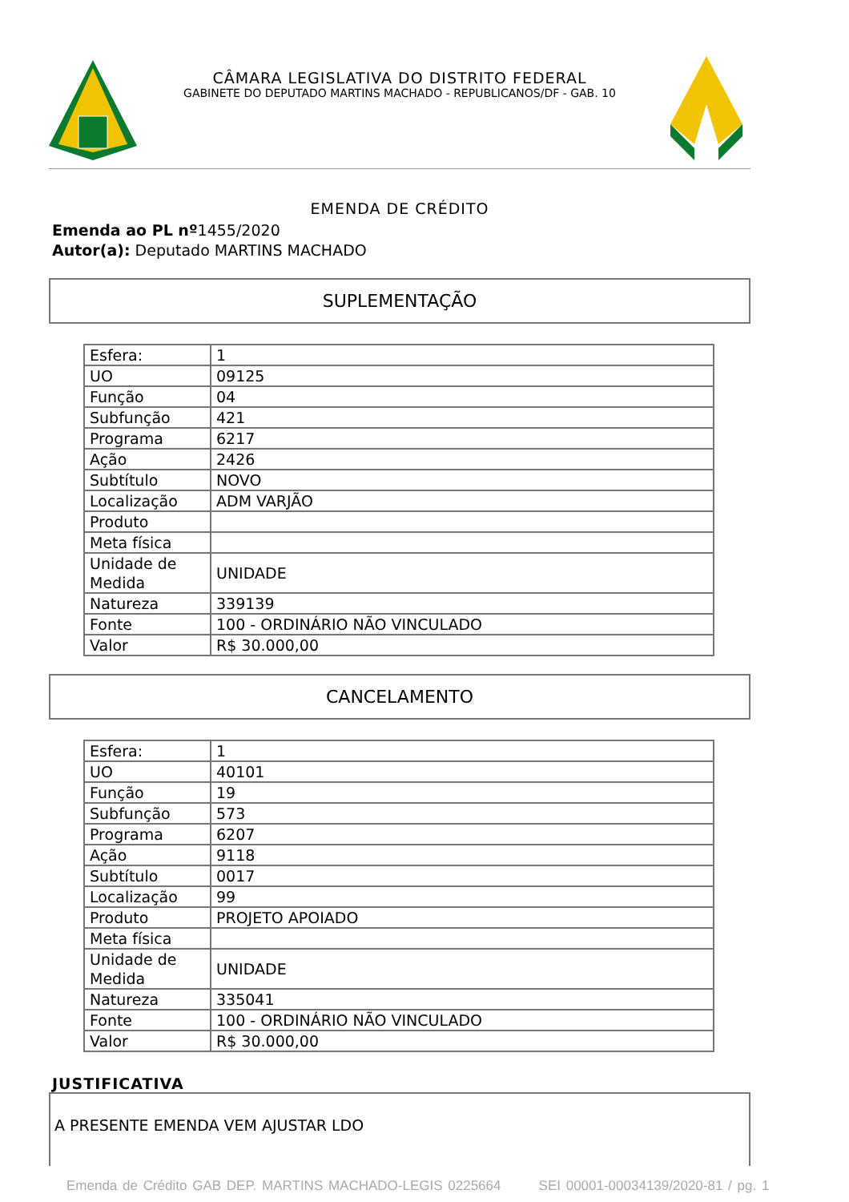CÂMARA LEGISLATIVA DO DISTRITO FEDERAL
GABINETE DO DEPUTADO MARTINS MACHADO - REPUBLICANOS/DF - GAB. 10
EMENDA DE CRÉDITO
Emenda ao PL nº1455/2020
Autor(a): Deputado MARTINS MACHADO
SUPLEMENTAÇÃO
| Esfera: | 1 |
| UO | 09125 |
| Função | 04 |
| Subfunção | 421 |
| Programa | 6217 |
| Ação | 2426 |
| Subtítulo | NOVO |
| Localização | ADM VARJÃO |
| Produto | |
| Meta física | |
| Unidade de Medida | UNIDADE |
| Natureza | 339139 |
| Fonte | 100 - ORDINÁRIO NÃO VINCULADO |
| Valor | R$ 30.000,00 |
CANCELAMENTO
| Esfera: | 1 |
| UO | 40101 |
| Função | 19 |
| Subfunção | 573 |
| Programa | 6207 |
| Ação | 9118 |
| Subtítulo | 0017 |
| Localização | 99 |
| Produto | PROJETO APOIADO |
| Meta física | |
| Unidade de Medida | UNIDADE |
| Natureza | 335041 |
| Fonte | 100 - ORDINÁRIO NÃO VINCULADO |
| Valor | R$ 30.000,00 |
JUSTIFICATIVA
A PRESENTE EMENDA VEM AJUSTAR LDO
Emenda de Crédito GAB DEP. MARTINS MACHADO-LEGIS 0225664 SEI 00001-00034139/2020-81 / pg. 1